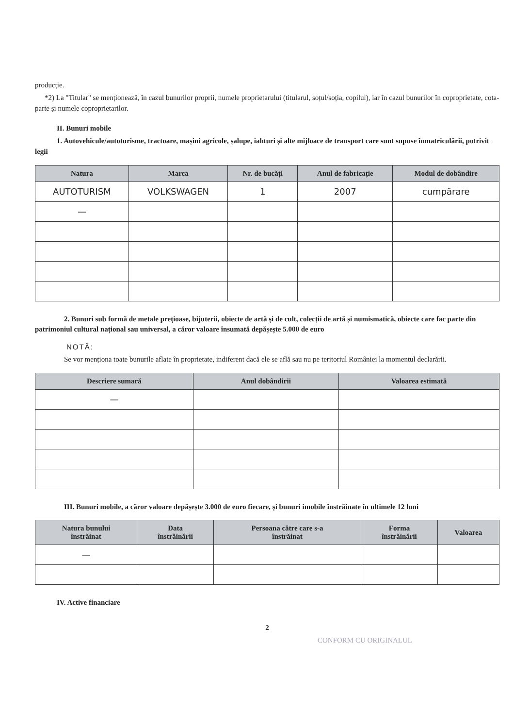producție.
*2) La "Titular" se menționează, în cazul bunurilor proprii, numele proprietarului (titularul, soțul/soția, copilul), iar în cazul bunurilor în coproprietate, cota-parte și numele coproprietarilor.
II. Bunuri mobile
1. Autovehicule/autoturisme, tractoare, mașini agricole, șalupe, iahturi și alte mijloace de transport care sunt supuse înmatriculării, potrivit legii
| Natura | Marca | Nr. de bucăți | Anul de fabricație | Modul de dobândire |
| --- | --- | --- | --- | --- |
| AUTOTURISM | VOLKSWAGEN | 1 | 2007 | cumpărare |
| — | | | | |
2. Bunuri sub formă de metale prețioase, bijuterii, obiecte de artă și de cult, colecții de artă și numismatică, obiecte care fac parte din patrimoniul cultural național sau universal, a căror valoare însumată depășește 5.000 de euro
NOTĂ:
Se vor menționa toate bunurile aflate în proprietate, indiferent dacă ele se află sau nu pe teritoriul României la momentul declarării.
| Descriere sumară | Anul dobândirii | Valoarea estimată |
| --- | --- | --- |
| — | | |
III. Bunuri mobile, a căror valoare depășește 3.000 de euro fiecare, și bunuri imobile înstrăinate în ultimele 12 luni
| Natura bunului înstrăinat | Data înstrăinării | Persoana către care s-a înstrăinat | Forma înstrăinării | Valoarea |
| --- | --- | --- | --- | --- |
| — | | | | |
IV. Active financiare
2
CONFORM CU ORIGINALUL